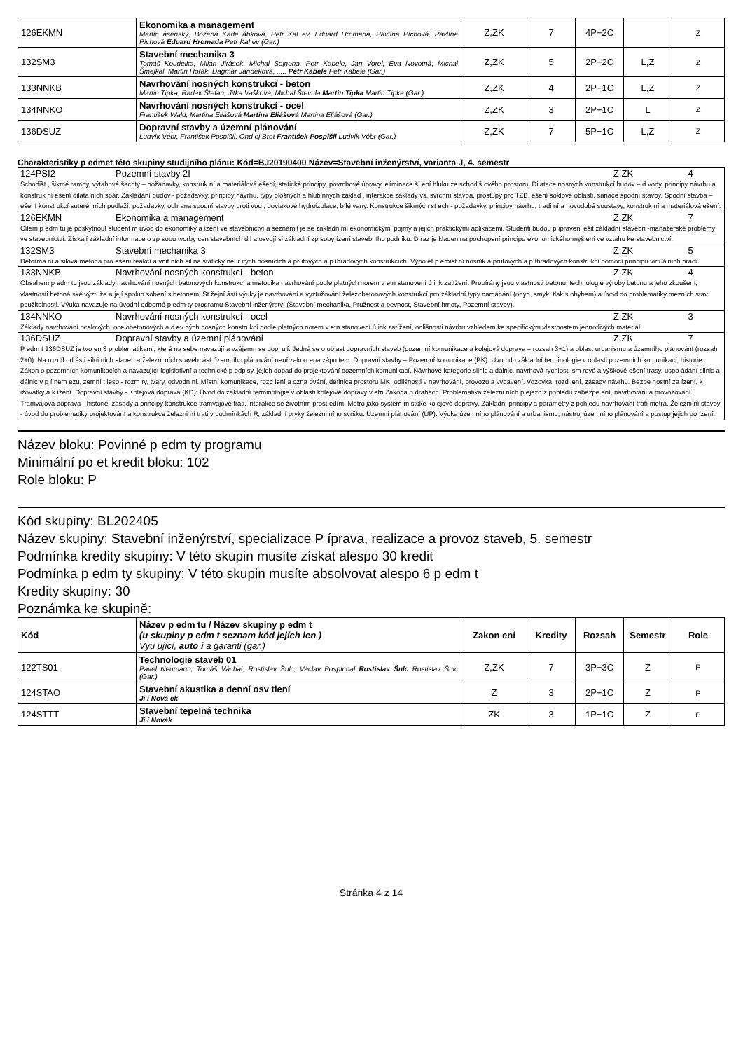| 126EKMN | Ekonomika a management Martin ásenský, Božena Kade ábková, Petr Kal ev, Eduard Hromada, Pavlína Píchová, Pavlína Píchová Eduard Hromada Petr Kal ev (Gar.) | Z,ZK | 7 | 4P+2C | | Z |
| 132SM3 | Stavební mechanika 3 Tomáš Koudelka, Milan Jirásek, Michal Šejnoha, Petr Kabele, Jan Vorel, Eva Novotná, Michal Šmejkal, Martin Horák, Dagmar Jandeková, ..... Petr Kabele Petr Kabele (Gar.) | Z,ZK | 5 | 2P+2C | L,Z | Z |
| 133NNKB | Navrhování nosných konstrukcí - beton Martin Tipka, Radek Štefan, Jitka Vašková, Michal Števula Martin Tipka Martin Tipka (Gar.) | Z,ZK | 4 | 2P+1C | L,Z | Z |
| 134NNKO | Navrhování nosných konstrukcí - ocel František Wald, Martina Eliášová Martina Eliášová Martina Eliášová (Gar.) | Z,ZK | 3 | 2P+1C | L | Z |
| 136DSUZ | Dopravní stavby a územní plánování Ludvík Vébr, František Pospíšil, Ond ej Bret František Pospíšil Ludvík Vébr (Gar.) | Z,ZK | 7 | 5P+1C | L,Z | Z |
Charakteristiky p edmet této skupiny studijního plánu: Kód=BJ20190400 Název=Stavební inženýrství, varianta J, 4. semestr
| 124PSI2 | Pozemní stavby 2I | Z,ZK | 4 |
| Schodišt , šikmé rampy, výtahové šachty – požadavky, konstruk ní a materiálová ešení, statické principy, povrchové úpravy, eliminace ší ení hluku ze schodiš ového prostoru. Dilatace nosných konstrukcí budov – d vody, principy návrhu a konstruk ní ešení dilata ních spár. Zakládání budov - požadavky, principy návrhu, typy plošných a hlubinných základ , interakce základy vs. svrchní stavba, prostupy pro TZB, ešení soklové oblasti, sanace spodní stavby. Spodní stavba – ešení konstrukcí suterénních podlaží, požadavky, ochrana spodní stavby proti vod , povlakové hydroizolace, bílé vany. Konstrukce šikmých st ech - požadavky, principy návrhu, tradi ní a novodobé soustavy, konstruk ní a materiálová ešení. | | | |
| 126EKMN | Ekonomika a management | Z,ZK | 7 |
| Cílem p edm tu je poskytnout student m úvod do ekonomiky a ízení ve stavebnictví a seznámit je se základními ekonomickými pojmy a jejich praktickými aplikacemi. Studenti budou p ipraveni ešit základní stavebn -manažerské problémy ve stavebnictví. Získají základní informace o zp sobu tvorby cen stavebních d l a osvojí si základní zp soby ízení stavebního podniku. D raz je kladen na pochopení principu ekonomického myšlení ve vztahu ke stavebnictví. | | | |
| 132SM3 | Stavební mechanika 3 | Z,ZK | 5 |
| Deforma ní a silová metoda pro ešení reakcí a vnit ních sil na staticky neur itých nosnících a prutových a p íhradových konstrukcích. Výpo et p emíst ní nosník a prutových a p íhradových konstrukcí pomocí principu virtuálních prací. | | | |
| 133NNKB | Navrhování nosných konstrukcí - beton | Z,ZK | 4 |
| Obsahem p edm tu jsou základy navrhování nosných betonových konstrukcí a metodika navrhování podle platných norem v etn stanovení ú ink zatížení. Probírány jsou vlastnosti betonu, technologie výroby betonu a jeho zkoušení, vlastnosti betoná ské výztuže a její spolup sobení s betonem. St žejní ástí výuky je navrhování a vyztužování železobetonových konstrukcí pro základní typy namáhání (ohyb, smyk, tlak s ohybem) a úvod do problematiky mezních stav použitelnosti. Výuka navazuje na úvodní odborné p edm ty programu Stavební inženýrství (Stavební mechanika, Pružnost a pevnost, Stavební hmoty, Pozemní stavby). | | | |
| 134NNKO | Navrhování nosných konstrukcí - ocel | Z,ZK | 3 |
| Základy navrhování ocelových, ocelobetonových a d ev ných nosných konstrukcí podle platných norem v etn stanovení ú ink zatížení, odlišnosti návrhu vzhledem ke specifickým vlastnostem jednotlivých materiál . | | | |
| 136DSUZ | Dopravní stavby a územní plánování | Z,ZK | 7 |
| P edm t 136DSUZ je tvo en 3 problematikami, které na sebe navazují a vzájemn se dopl ují. Jedná se o oblast dopravních staveb (pozemní komunikace a kolejová doprava – rozsah 3+1) a oblast urbanismu a územního plánování (rozsah 2+0). Na rozdíl od ásti silni ních staveb a železni ních staveb, ást územního plánování není zakon ena zápo tem. Dopravní stavby – Pozemní komunikace (PK): Úvod do základní terminologie v oblasti pozemních komunikací, historie. Zákon o pozemních komunikacích a navazující legislativní a technické p edpisy, jejich dopad do projektování pozemních komunikací. Návrhové kategorie silnic a dálnic, návrhová rychlost, sm rové a výškové ešení trasy, uspo ádání silnic a dálnic v p í ném ezu, zemní t leso - rozm ry, tvary, odvodn ní. Místní komunikace, rozd lení a ozna ování, definice prostoru MK, odlišnosti v navrhování, provozu a vybavení. Vozovka, rozd lení, zásady návrhu. Bezpe nostní za ízení, k ižovatky a k ížení. Dopravní stavby - Kolejová doprava (KD): Úvod do základní terminologie v oblasti kolejové dopravy v etn Zákona o drahách. Problematika železni ních p ejezd z pohledu zabezpe ení, navrhování a provozování. Tramvajová doprava - historie, zásady a principy konstrukce tramvajové trati, interakce se životním prost edím. Metro jako systém m stské kolejové dopravy. Základní principy a parametry z pohledu navrhování tratí metra. Železni ní stavby - úvod do problematiky projektování a konstrukce železni ní trati v podmínkách R, základní prvky železni ního svršku. Územní plánování (ÚP): Výuka územního plánování a urbanismu, nástroj územního plánování a postup jejich po ízení. | | | |
Název bloku: Povinné p edm ty programu
Minimální po et kredit bloku: 102
Role bloku: P
Kód skupiny: BL202405
Název skupiny: Stavební inženýrství, specializace P íprava, realizace a provoz staveb, 5. semestr
Podmínka kredity skupiny: V této skupin musíte získat alespo 30 kredit
Podmínka p edm ty skupiny: V této skupin musíte absolvovat alespo 6 p edm t
Kredity skupiny: 30
Poznámka ke skupině:
| Kód | Název p edm tu / Název skupiny p edm t (u skupiny p edm t seznam kód jejích len ) Vyu ující, auto i a garanti (gar.) | Zakon ení | Kredity | Rozsah | Semestr | Role |
| --- | --- | --- | --- | --- | --- | --- |
| 122TS01 | Technologie staveb 01 Pavel Neumann, Tomáš Váchal, Rostislav Šulc, Václav Pospíchal Rostislav Šulc Rostislav Šulc (Gar.) | Z,ZK | 7 | 3P+3C | Z | P |
| 124STAO | Stavební akustika a denní osv tlení Ji í Nová ek | Z | 3 | 2P+1C | Z | P |
| 124STTT | Stavební tepelná technika Ji í Novák | ZK | 3 | 1P+1C | Z | P |
Stránka 4 z 14